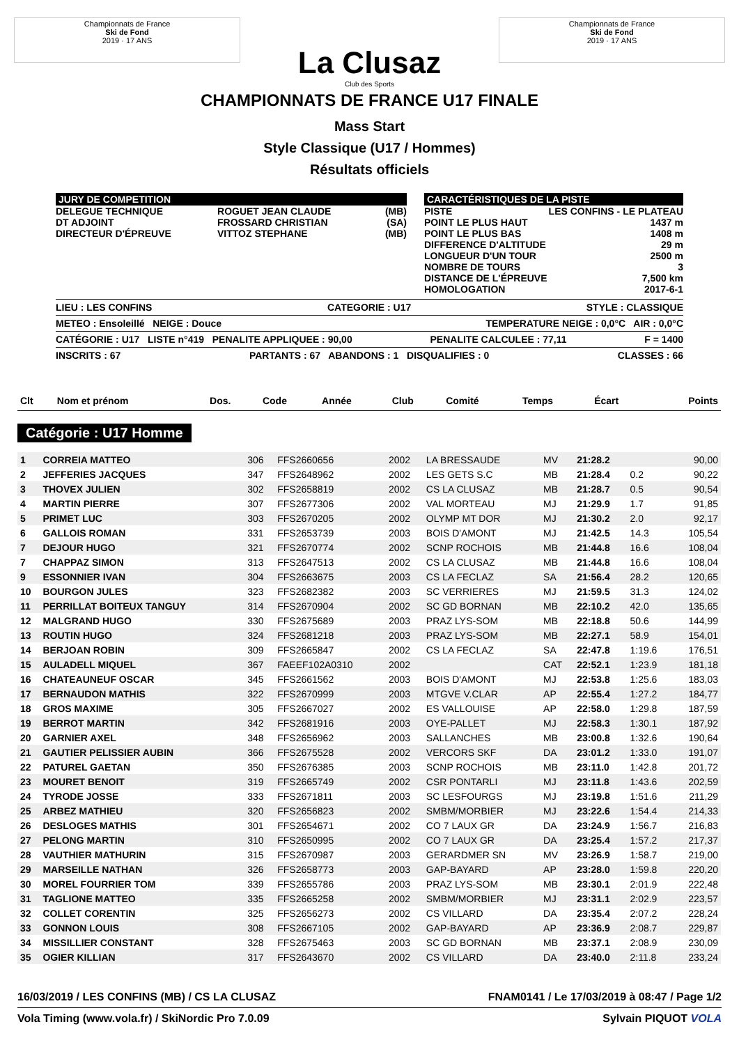Championnats de France
Ski de Fond
2019 · 17 ANS
La Clusaz
Club des Sports
Championnats de France
Ski de Fond
2019 · 17 ANS
CHAMPIONNATS DE FRANCE U17 FINALE
Mass Start
Style Classique (U17 / Hommes)
Résultats officiels
JURY DE COMPETITION
| DELEGUE TECHNIQUE | ROGUET JEAN CLAUDE | (MB) |
| DT ADJOINT | FROSSARD CHRISTIAN | (SA) |
| DIRECTEUR D'ÉPREUVE | VITTOZ STEPHANE | (MB) |
CARACTÉRISTIQUES DE LA PISTE
| PISTE | LES CONFINS - LE PLATEAU |
| POINT LE PLUS HAUT | 1437 m |
| POINT LE PLUS BAS | 1408 m |
| DIFFERENCE D'ALTITUDE | 29 m |
| LONGUEUR D'UN TOUR | 2500 m |
| NOMBRE DE TOURS | 3 |
| DISTANCE DE L'ÉPREUVE | 7,500 km |
| HOMOLOGATION | 2017-6-1 |
LIEU : LES CONFINS CATEGORIE : U17 STYLE : CLASSIQUE
METEO : Ensoleillé NEIGE : Douce TEMPERATURE NEIGE : 0,0°C AIR : 0,0°C
CATÉGORIE : U17 LISTE n°419 PENALITE APPLIQUEE : 90,00 PENALITE CALCULEE : 77,11 F = 1400
INSCRITS : 67 PARTANTS : 67 ABANDONS : 1 DISQUALIFIES : 0 CLASSES : 66
| Clt | Nom et prénom | Dos. | Code | Année | Club | Comité | Temps | Écart | Points |
| --- | --- | --- | --- | --- | --- | --- | --- | --- | --- |
Catégorie : U17 Homme
| 1 | CORREIA MATTEO | 306 | FFS2660656 | 2002 | LA BRESSAUDE | MV | 21:28.2 | | 90,00 |
| 2 | JEFFERIES JACQUES | 347 | FFS2648962 | 2002 | LES GETS S.C | MB | 21:28.4 | 0.2 | 90,22 |
| 3 | THOVEX JULIEN | 302 | FFS2658819 | 2002 | CS LA CLUSAZ | MB | 21:28.7 | 0.5 | 90,54 |
| 4 | MARTIN PIERRE | 307 | FFS2677306 | 2002 | VAL MORTEAU | MJ | 21:29.9 | 1.7 | 91,85 |
| 5 | PRIMET LUC | 303 | FFS2670205 | 2002 | OLYMP MT DOR | MJ | 21:30.2 | 2.0 | 92,17 |
| 6 | GALLOIS ROMAN | 331 | FFS2653739 | 2003 | BOIS D'AMONT | MJ | 21:42.5 | 14.3 | 105,54 |
| 7 | DEJOUR HUGO | 321 | FFS2670774 | 2002 | SCNP ROCHOIS | MB | 21:44.8 | 16.6 | 108,04 |
| 7 | CHAPPAZ SIMON | 313 | FFS2647513 | 2002 | CS LA CLUSAZ | MB | 21:44.8 | 16.6 | 108,04 |
| 9 | ESSONNIER IVAN | 304 | FFS2663675 | 2003 | CS LA FECLAZ | SA | 21:56.4 | 28.2 | 120,65 |
| 10 | BOURGON JULES | 323 | FFS2682382 | 2003 | SC VERRIERES | MJ | 21:59.5 | 31.3 | 124,02 |
| 11 | PERRILLAT BOITEUX TANGUY | 314 | FFS2670904 | 2002 | SC GD BORNAN | MB | 22:10.2 | 42.0 | 135,65 |
| 12 | MALGRAND HUGO | 330 | FFS2675689 | 2003 | PRAZ LYS-SOM | MB | 22:18.8 | 50.6 | 144,99 |
| 13 | ROUTIN HUGO | 324 | FFS2681218 | 2003 | PRAZ LYS-SOM | MB | 22:27.1 | 58.9 | 154,01 |
| 14 | BERJOAN ROBIN | 309 | FFS2665847 | 2002 | CS LA FECLAZ | SA | 22:47.8 | 1:19.6 | 176,51 |
| 15 | AULADELL MIQUEL | 367 | FAEEF102A0310 | 2002 | | CAT | 22:52.1 | 1:23.9 | 181,18 |
| 16 | CHATEAUNEUF OSCAR | 345 | FFS2661562 | 2003 | BOIS D'AMONT | MJ | 22:53.8 | 1:25.6 | 183,03 |
| 17 | BERNAUDON MATHIS | 322 | FFS2670999 | 2003 | MTGVE V.CLAR | AP | 22:55.4 | 1:27.2 | 184,77 |
| 18 | GROS MAXIME | 305 | FFS2667027 | 2002 | ES VALLOUISE | AP | 22:58.0 | 1:29.8 | 187,59 |
| 19 | BERROT MARTIN | 342 | FFS2681916 | 2003 | OYE-PALLET | MJ | 22:58.3 | 1:30.1 | 187,92 |
| 20 | GARNIER AXEL | 348 | FFS2656962 | 2003 | SALLANCHES | MB | 23:00.8 | 1:32.6 | 190,64 |
| 21 | GAUTIER PELISSIER AUBIN | 366 | FFS2675528 | 2002 | VERCORS SKF | DA | 23:01.2 | 1:33.0 | 191,07 |
| 22 | PATUREL GAETAN | 350 | FFS2676385 | 2003 | SCNP ROCHOIS | MB | 23:11.0 | 1:42.8 | 201,72 |
| 23 | MOURET BENOIT | 319 | FFS2665749 | 2002 | CSR PONTARLI | MJ | 23:11.8 | 1:43.6 | 202,59 |
| 24 | TYRODE JOSSE | 333 | FFS2671811 | 2003 | SC LESFOURGS | MJ | 23:19.8 | 1:51.6 | 211,29 |
| 25 | ARBEZ MATHIEU | 320 | FFS2656823 | 2002 | SMBM/MORBIER | MJ | 23:22.6 | 1:54.4 | 214,33 |
| 26 | DESLOGES MATHIS | 301 | FFS2654671 | 2002 | CO 7 LAUX GR | DA | 23:24.9 | 1:56.7 | 216,83 |
| 27 | PELONG MARTIN | 310 | FFS2650995 | 2002 | CO 7 LAUX GR | DA | 23:25.4 | 1:57.2 | 217,37 |
| 28 | VAUTHIER MATHURIN | 315 | FFS2670987 | 2003 | GERARDMER SN | MV | 23:26.9 | 1:58.7 | 219,00 |
| 29 | MARSEILLE NATHAN | 326 | FFS2658773 | 2003 | GAP-BAYARD | AP | 23:28.0 | 1:59.8 | 220,20 |
| 30 | MOREL FOURRIER TOM | 339 | FFS2655786 | 2003 | PRAZ LYS-SOM | MB | 23:30.1 | 2:01.9 | 222,48 |
| 31 | TAGLIONE MATTEO | 335 | FFS2665258 | 2002 | SMBM/MORBIER | MJ | 23:31.1 | 2:02.9 | 223,57 |
| 32 | COLLET CORENTIN | 325 | FFS2656273 | 2002 | CS VILLARD | DA | 23:35.4 | 2:07.2 | 228,24 |
| 33 | GONNON LOUIS | 308 | FFS2667105 | 2002 | GAP-BAYARD | AP | 23:36.9 | 2:08.7 | 229,87 |
| 34 | MISSILLIER CONSTANT | 328 | FFS2675463 | 2003 | SC GD BORNAN | MB | 23:37.1 | 2:08.9 | 230,09 |
| 35 | OGIER KILLIAN | 317 | FFS2643670 | 2002 | CS VILLARD | DA | 23:40.0 | 2:11.8 | 233,24 |
16/03/2019 / LES CONFINS (MB) / CS LA CLUSAZ FNAM0141 / Le 17/03/2019 à 08:47 / Page 1/2
Vola Timing (www.vola.fr) / SkiNordic Pro 7.0.09 Sylvain PIQUOT VOLA